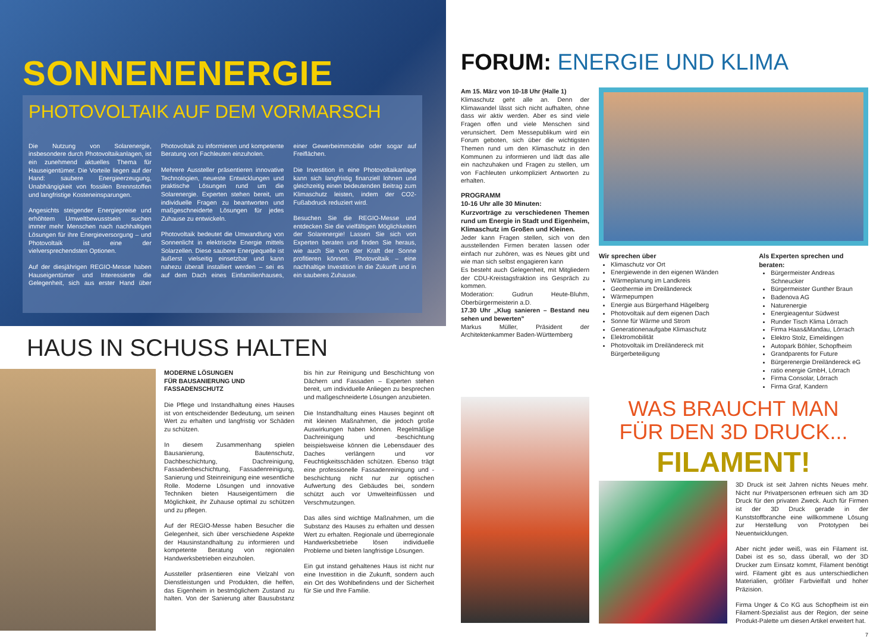SONNENENERGIE
PHOTOVOLTAIK AUF DEM VORMARSCH
Die Nutzung von Solarenergie, insbesondere durch Photovoltaikanlagen, ist ein zunehmend aktuelles Thema für Hauseigentümer. Die Vorteile liegen auf der Hand: saubere Energieerzeugung, Unabhängigkeit von fossilen Brennstoffen und langfristige Kosteneinsparungen.
Angesichts steigender Energiepreise und erhöhtem Umweltbewusstsein suchen immer mehr Menschen nach nachhaltigen Lösungen für ihre Energieversorgung – und Photovoltaik ist eine der vielversprechendsten Optionen.
Auf der diesjährigen REGIO-Messe haben Hauseigentümer und Interessierte die Gelegenheit, sich aus erster Hand über Photovoltaik zu informieren und kompetente Beratung von Fachleuten einzuholen.
Mehrere Aussteller präsentieren innovative Technologien, neueste Entwicklungen und praktische Lösungen rund um die Solarenergie. Experten stehen bereit, um individuelle Fragen zu beantworten und maßgeschneiderte Lösungen für jedes Zuhause zu entwickeln.
Photovoltaik bedeutet die Umwandlung von Sonnenlicht in elektrische Energie mittels Solarzellen. Diese saubere Energiequelle ist äußerst vielseitig einsetzbar und kann nahezu überall installiert werden – sei es auf dem Dach eines Einfamilienhauses, einer Gewerbeimmobilie oder sogar auf Freiflächen.
Die Investition in eine Photovoltaikanlage kann sich langfristig finanziell lohnen und gleichzeitig einen bedeutenden Beitrag zum Klimaschutz leisten, indem der CO2-Fußabdruck reduziert wird.
Besuchen Sie die REGIO-Messe und entdecken Sie die vielfältigen Möglichkeiten der Solarenergie! Lassen Sie sich von Experten beraten und finden Sie heraus, wie auch Sie von der Kraft der Sonne profitieren können. Photovoltaik – eine nachhaltige Investition in die Zukunft und in ein sauberes Zuhause.
HAUS IN SCHUSS HALTEN
MODERNE LÖSUNGEN
FÜR BAUSANIERUNG UND
FASSADENSCHUTZ
Die Pflege und Instandhaltung eines Hauses ist von entscheidender Bedeutung, um seinen Wert zu erhalten und langfristig vor Schäden zu schützen.
In diesem Zusammenhang spielen Bausanierung, Bautenschutz, Dachbeschichtung, Dachreinigung, Fassadenbeschichtung, Fassadenreinigung, Sanierung und Steinreinigung eine wesentliche Rolle. Moderne Lösungen und innovative Techniken bieten Hauseigentümern die Möglichkeit, ihr Zuhause optimal zu schützen und zu pflegen.
Auf der REGIO-Messe haben Besucher die Gelegenheit, sich über verschiedene Aspekte der Hausinstandhaltung zu informieren und kompetente Beratung von regionalen Handwerksbetrieben einzuholen.
Aussteller präsentieren eine Vielzahl von Dienstleistungen und Produkten, die helfen, das Eigenheim in bestmöglichem Zustand zu halten. Von der Sanierung alter Bausubstanz bis hin zur Reinigung und Beschichtung von Dächern und Fassaden – Experten stehen bereit, um individuelle Anliegen zu besprechen und maßgeschneiderte Lösungen anzubieten.
Die Instandhaltung eines Hauses beginnt oft mit kleinen Maßnahmen, die jedoch große Auswirkungen haben können. Regelmäßige Dachreinigung und -beschichtung beispielsweise können die Lebensdauer des Daches verlängern und vor Feuchtigkeitsschäden schützen. Ebenso trägt eine professionelle Fassadenreinigung und -beschichtung nicht nur zur optischen Aufwertung des Gebäudes bei, sondern schützt auch vor Umwelteinflüssen und Verschmutzungen.
Das alles sind wichtige Maßnahmen, um die Substanz des Hauses zu erhalten und dessen Wert zu erhalten. Regionale und überregionale Handwerksbetriebe lösen individuelle Probleme und bieten langfristige Lösungen.
Ein gut instand gehaltenes Haus ist nicht nur eine Investition in die Zukunft, sondern auch ein Ort des Wohlbefindens und der Sicherheit für Sie und Ihre Familie.
FORUM: ENERGIE UND KLIMA
Am 15. März von 10-18 Uhr (Halle 1)
Klimaschutz geht alle an. Denn der Klimawandel lässt sich nicht aufhalten, ohne dass wir aktiv werden. Aber es sind viele Fragen offen und viele Menschen sind verunsichert. Dem Messepublikum wird ein Forum geboten, sich über die wichtigsten Themen rund um den Klimaschutz in den Kommunen zu informieren und lädt das alle ein nachzuhaken und Fragen zu stellen, um von Fachleuten unkompliziert Antworten zu erhalten.
PROGRAMM
10-16 Uhr alle 30 Minuten:
Kurzvorträge zu verschiedenen Themen rund um Energie in Stadt und Eigenheim, Klimaschutz im Großen und Kleinen.
Jeder kann Fragen stellen, sich von den ausstellenden Firmen beraten lassen oder einfach nur zuhören, was es Neues gibt und wie man sich selbst engagieren kann
Es besteht auch Gelegenheit, mit Mitgliedern der CDU-Kreistagsfraktion ins Gespräch zu kommen.
Moderation: Gudrun Heute-Bluhm, Oberbürgermeisterin a.D.
17.30 Uhr „Klug sanieren – Bestand neu sehen und bewerten"
Markus Müller, Präsident der Architektenkammer Baden-Württemberg
Wir sprechen über
Klimaschutz vor Ort
Energiewende in den eigenen Wänden
Wärmeplanung im Landkreis
Geothermie im Dreiländereck
Wärmepumpen
Energie aus Bürgerhand Hägelberg
Photovoltaik auf dem eigenen Dach
Sonne für Wärme und Strom
Generationenaufgabe Klimaschutz
Elektromobilität
Photovoltaik im Dreiländereck mit Bürgerbeteiligung
Als Experten sprechen und beraten:
Bürgermeister Andreas Schneucker
Bürgermeister Gunther Braun
Badenova AG
Naturenergie
Energieagentur Südwest
Runder Tisch Klima Lörrach
Firma Haas&Mandau, Lörrach
Elektro Stolz, Eimeldingen
Autopark Böhler, Schopfheim
Grandparents for Future
Bürgerenergie Dreiländereck eG
ratio energie GmbH, Lörrach
Firma Consolar, Lörrach
Firma Graf, Kandern
WAS BRAUCHT MAN
FÜR DEN 3D DRUCK...
FILAMENT!
3D Druck ist seit Jahren nichts Neues mehr. Nicht nur Privatpersonen erfreuen sich am 3D Druck für den privaten Zweck. Auch für Firmen ist der 3D Druck gerade in der Kunststoffbranche eine willkommene Lösung zur Herstellung von Prototypen bei Neuentwicklungen.
Aber nicht jeder weiß, was ein Filament ist. Dabei ist es so, dass überall, wo der 3D Drucker zum Einsatz kommt, Filament benötigt wird. Filament gibt es aus unterschiedlichen Materialien, größter Farbvielfalt und hoher Präzision.
Firma Unger & Co KG aus Schopfheim ist ein Filament-Spezialist aus der Region, der seine Produkt-Palette um diesen Artikel erweitert hat.
7